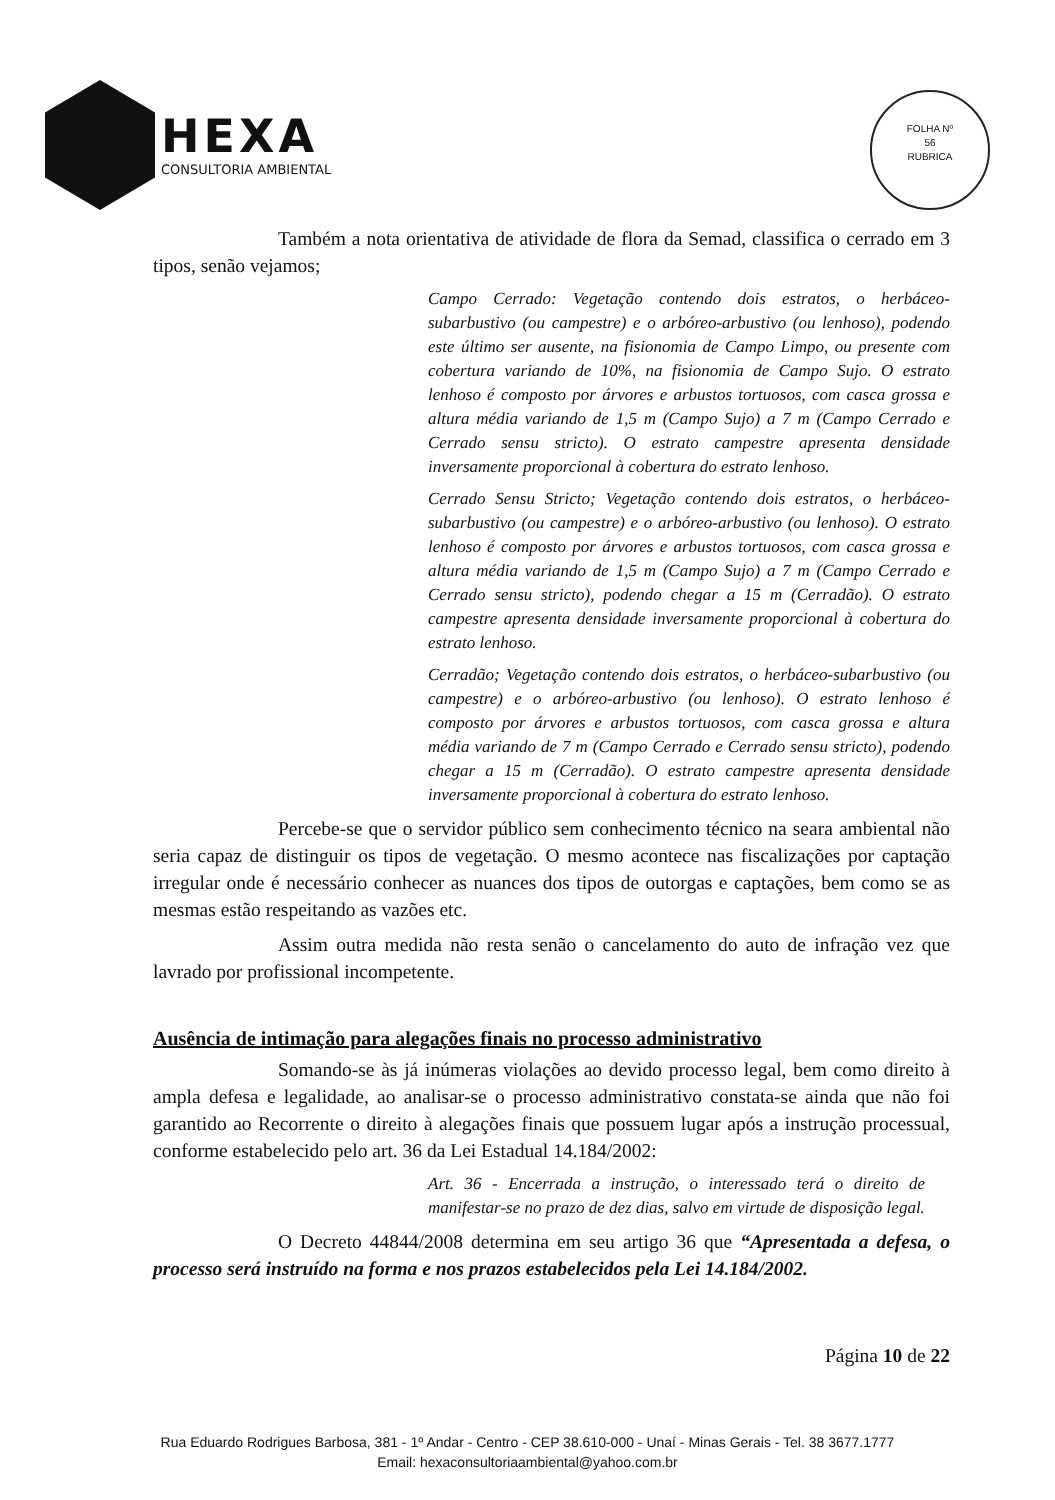HEXA
CONSULTORIA AMBIENTAL
FOLHA Nº
56
RUBRICA
Também a nota orientativa de atividade de flora da Semad, classifica o cerrado em 3 tipos, senão vejamos;
Campo Cerrado: Vegetação contendo dois estratos, o herbáceo-subarbustivo (ou campestre) e o arbóreo-arbustivo (ou lenhoso), podendo este último ser ausente, na fisionomia de Campo Limpo, ou presente com cobertura variando de 10%, na fisionomia de Campo Sujo. O estrato lenhoso é composto por árvores e arbustos tortuosos, com casca grossa e altura média variando de 1,5 m (Campo Sujo) a 7 m (Campo Cerrado e Cerrado sensu stricto). O estrato campestre apresenta densidade inversamente proporcional à cobertura do estrato lenhoso.
Cerrado Sensu Stricto; Vegetação contendo dois estratos, o herbáceo-subarbustivo (ou campestre) e o arbóreo-arbustivo (ou lenhoso). O estrato lenhoso é composto por árvores e arbustos tortuosos, com casca grossa e altura média variando de 1,5 m (Campo Sujo) a 7 m (Campo Cerrado e Cerrado sensu stricto), podendo chegar a 15 m (Cerradão). O estrato campestre apresenta densidade inversamente proporcional à cobertura do estrato lenhoso.
Cerradão; Vegetação contendo dois estratos, o herbáceo-subarbustivo (ou campestre) e o arbóreo-arbustivo (ou lenhoso). O estrato lenhoso é composto por árvores e arbustos tortuosos, com casca grossa e altura média variando de 7 m (Campo Cerrado e Cerrado sensu stricto), podendo chegar a 15 m (Cerradão). O estrato campestre apresenta densidade inversamente proporcional à cobertura do estrato lenhoso.
Percebe-se que o servidor público sem conhecimento técnico na seara ambiental não seria capaz de distinguir os tipos de vegetação. O mesmo acontece nas fiscalizações por captação irregular onde é necessário conhecer as nuances dos tipos de outorgas e captações, bem como se as mesmas estão respeitando as vazões etc.
Assim outra medida não resta senão o cancelamento do auto de infração vez que lavrado por profissional incompetente.
Ausência de intimação para alegações finais no processo administrativo
Somando-se às já inúmeras violações ao devido processo legal, bem como direito à ampla defesa e legalidade, ao analisar-se o processo administrativo constata-se ainda que não foi garantido ao Recorrente o direito à alegações finais que possuem lugar após a instrução processual, conforme estabelecido pelo art. 36 da Lei Estadual 14.184/2002:
Art. 36 - Encerrada a instrução, o interessado terá o direito de manifestar-se no prazo de dez dias, salvo em virtude de disposição legal.
O Decreto 44844/2008 determina em seu artigo 36 que “Apresentada a defesa, o processo será instruído na forma e nos prazos estabelecidos pela Lei 14.184/2002.
Página 10 de 22
Rua Eduardo Rodrigues Barbosa, 381 - 1º Andar - Centro - CEP 38.610-000 - Unaí - Minas Gerais - Tel. 38 3677.1777
Email: hexaconsultoriaambiental@yahoo.com.br